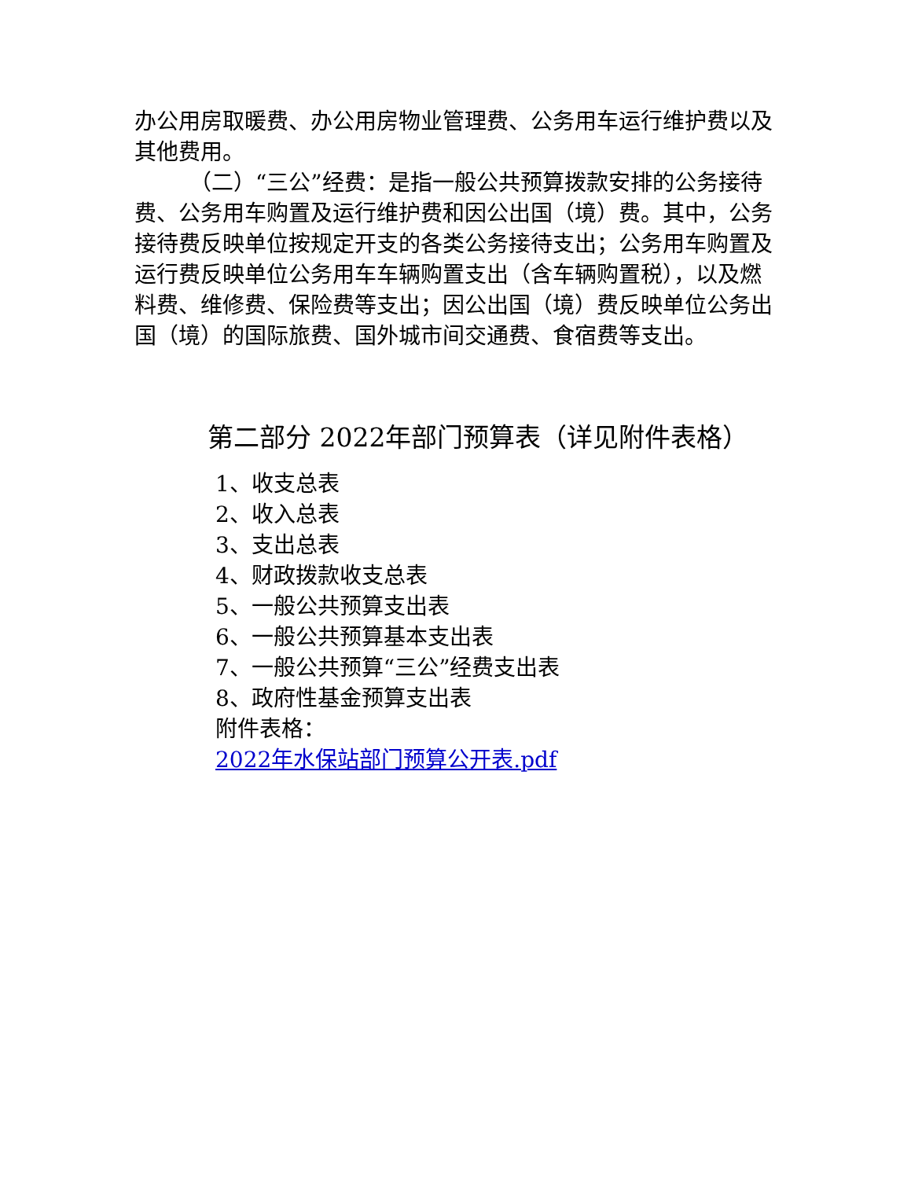办公用房取暖费、办公用房物业管理费、公务用车运行维护费以及其他费用。
（二）“三公”经费：是指一般公共预算拨款安排的公务接待费、公务用车购置及运行维护费和因公出国（境）费。其中，公务接待费反映单位按规定开支的各类公务接待支出；公务用车购置及运行费反映单位公务用车车辆购置支出（含车辆购置税），以及燃料费、维修费、保险费等支出；因公出国（境）费反映单位公务出国（境）的国际旅费、国外城市间交通费、食宿费等支出。
第二部分 2022年部门预算表（详见附件表格）
1、收支总表
2、收入总表
3、支出总表
4、财政拨款收支总表
5、一般公共预算支出表
6、一般公共预算基本支出表
7、一般公共预算“三公”经费支出表
8、政府性基金预算支出表
附件表格：
2022年水保站部门预算公开表.pdf